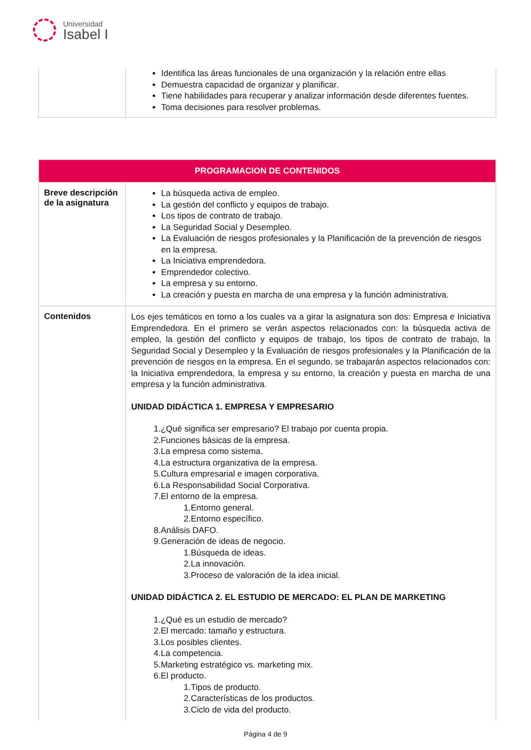Universidad
Isabel I
| | Identifica las áreas funcionales de una organización y la relación entre ellas Demuestra capacidad de organizar y planificar. Tiene habilidades para recuperar y analizar información desde diferentes fuentes. Toma decisiones para resolver problemas. |
| PROGRAMACION DE CONTENIDOS | |
| Breve descripción de la asignatura | La búsqueda activa de empleo. La gestión del conflicto y equipos de trabajo. Los tipos de contrato de trabajo. La Seguridad Social y Desempleo. La Evaluación de riesgos profesionales y la Planificación de la prevención de riesgos en la empresa. La Iniciativa emprendedora. Emprendedor colectivo. La empresa y su entorno. La creación y puesta en marcha de una empresa y la función administrativa. |
| Contenidos | Los ejes temáticos en torno a los cuales va a girar la asignatura son dos: Empresa e Iniciativa Emprendedora. En el primero se verán aspectos relacionados con: la búsqueda activa de empleo, la gestión del conflicto y equipos de trabajo, los tipos de contrato de trabajo, la Seguridad Social y Desempleo y la Evaluación de riesgos profesionales y la Planificación de la prevención de riesgos en la empresa. En el segundo, se trabajarán aspectos relacionados con: la Iniciativa emprendedora, la empresa y su entorno, la creación y puesta en marcha de una empresa y la función administrativa. UNIDAD DIDÁCTICA 1. EMPRESA Y EMPRESARIO 1.¿Qué significa ser empresario? El trabajo por cuenta propia. 2.Funciones básicas de la empresa. 3.La empresa como sistema. 4.La estructura organizativa de la empresa. 5.Cultura empresarial e imagen corporativa. 6.La Responsabilidad Social Corporativa. 7.El entorno de la empresa. 1.Entorno general. 2.Entorno específico. 8.Análisis DAFO. 9.Generación de ideas de negocio. 1.Búsqueda de ideas. 2.La innovación. 3.Proceso de valoración de la idea inicial. UNIDAD DIDÁCTICA 2. EL ESTUDIO DE MERCADO: EL PLAN DE MARKETING 1.¿Qué es un estudio de mercado? 2.El mercado: tamaño y estructura. 3.Los posibles clientes. 4.La competencia. 5.Marketing estratégico vs. marketing mix. 6.El producto. 1.Tipos de producto. 2.Características de los productos. 3.Ciclo de vida del producto. |
Página 4 de 9